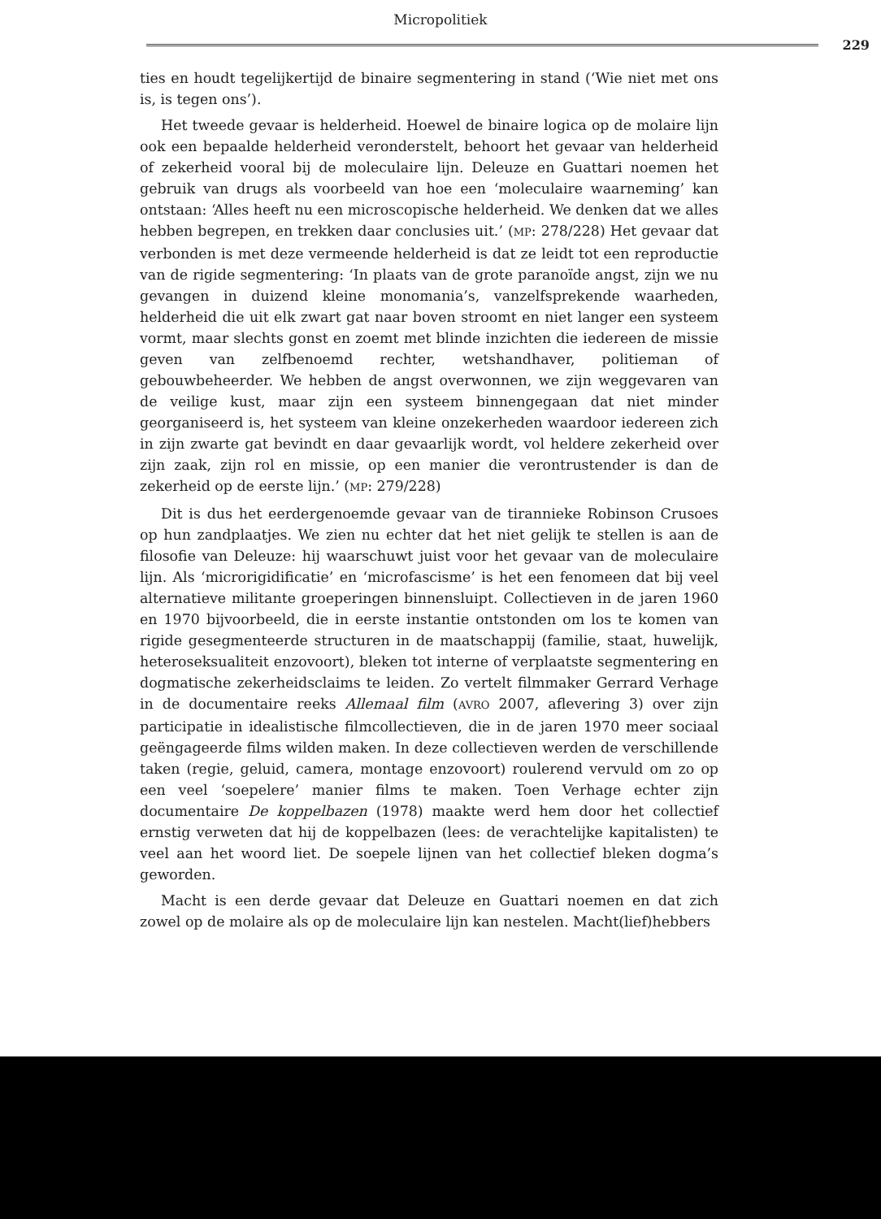Micropolitiek
229
ties en houdt tegelijkertijd de binaire segmentering in stand (‘Wie niet met ons is, is tegen ons’).
Het tweede gevaar is helderheid. Hoewel de binaire logica op de molaire lijn ook een bepaalde helderheid veronderstelt, behoort het gevaar van helderheid of zekerheid vooral bij de moleculaire lijn. Deleuze en Guattari noemen het gebruik van drugs als voorbeeld van hoe een ‘moleculaire waarneming’ kan ontstaan: ‘Alles heeft nu een microscopische helderheid. We denken dat we alles hebben begrepen, en trekken daar conclusies uit.’ (MP: 278/228) Het gevaar dat verbonden is met deze vermeende helderheid is dat ze leidt tot een reproductie van de rigide segmentering: ‘In plaats van de grote paranoïde angst, zijn we nu gevangen in duizend kleine monomania’s, vanzelfsprekende waarheden, helderheid die uit elk zwart gat naar boven stroomt en niet langer een systeem vormt, maar slechts gonst en zoemt met blinde inzichten die iedereen de missie geven van zelfbenoemd rechter, wetshandhaver, politieman of gebouwbeheerder. We hebben de angst overwonnen, we zijn weggevaren van de veilige kust, maar zijn een systeem binnengegaan dat niet minder georganiseerd is, het systeem van kleine onzekerheden waardoor iedereen zich in zijn zwarte gat bevindt en daar gevaarlijk wordt, vol heldere zekerheid over zijn zaak, zijn rol en missie, op een manier die verontrustender is dan de zekerheid op de eerste lijn.’ (MP: 279/228)
Dit is dus het eerdergenoemde gevaar van de tirannieke Robinson Crusoes op hun zandplaatjes. We zien nu echter dat het niet gelijk te stellen is aan de filosofie van Deleuze: hij waarschuwt juist voor het gevaar van de moleculaire lijn. Als ‘microrigidificatie’ en ‘microfascisme’ is het een fenomeen dat bij veel alternatieve militante groeperingen binnensluipt. Collectieven in de jaren 1960 en 1970 bijvoorbeeld, die in eerste instantie ontstonden om los te komen van rigide gesegmenteerde structuren in de maatschappij (familie, staat, huwelijk, heteroseksualiteit enzovoort), bleken tot interne of verplaatste segmentering en dogmatische zekerheidsclaims te leiden. Zo vertelt filmmaker Gerrard Verhage in de documentaire reeks Allemaal film (AVRO 2007, aflevering 3) over zijn participatie in idealistische filmcollectieven, die in de jaren 1970 meer sociaal geëngageerde films wilden maken. In deze collectieven werden de verschillende taken (regie, geluid, camera, montage enzovoort) roulerend vervuld om zo op een veel ‘soepelere’ manier films te maken. Toen Verhage echter zijn documentaire De koppelbazen (1978) maakte werd hem door het collectief ernstig verweten dat hij de koppelbazen (lees: de verachtelijke kapitalisten) te veel aan het woord liet. De soepele lijnen van het collectief bleken dogma’s geworden.
Macht is een derde gevaar dat Deleuze en Guattari noemen en dat zich zowel op de molaire als op de moleculaire lijn kan nestelen. Macht(lief)hebbers